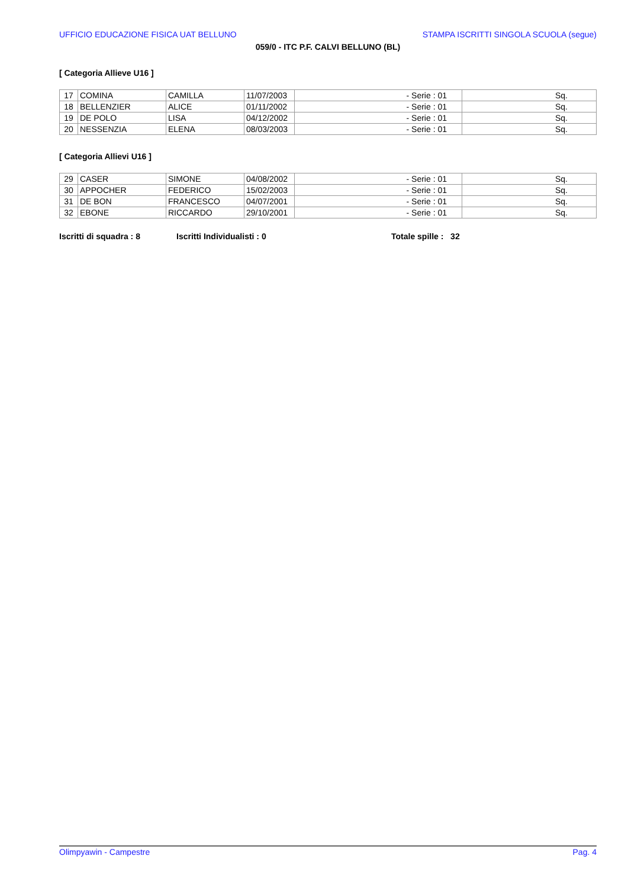UFFICIO EDUCAZIONE FISICA UAT BELLUNO STAMPA ISCRITTI SINGOLA SCUOLA (segue)
059/0 - ITC P.F. CALVI BELLUNO (BL)
[ Categoria Allieve U16 ]
| 17 | COMINA | CAMILLA | 11/07/2003 | - Serie : 01 | Sq. |
| 18 | BELLENZIER | ALICE | 01/11/2002 | - Serie : 01 | Sq. |
| 19 | DE POLO | LISA | 04/12/2002 | - Serie : 01 | Sq. |
| 20 | NESSENZIA | ELENA | 08/03/2003 | - Serie : 01 | Sq. |
[ Categoria Allievi U16 ]
| 29 | CASER | SIMONE | 04/08/2002 | - Serie : 01 | Sq. |
| 30 | APPOCHER | FEDERICO | 15/02/2003 | - Serie : 01 | Sq. |
| 31 | DE BON | FRANCESCO | 04/07/2001 | - Serie : 01 | Sq. |
| 32 | EBONE | RICCARDO | 29/10/2001 | - Serie : 01 | Sq. |
Iscritti di squadra : 8 Iscritti Individualisti : 0 Totale spille : 32
Olimpyawin - Campestre Pag. 4